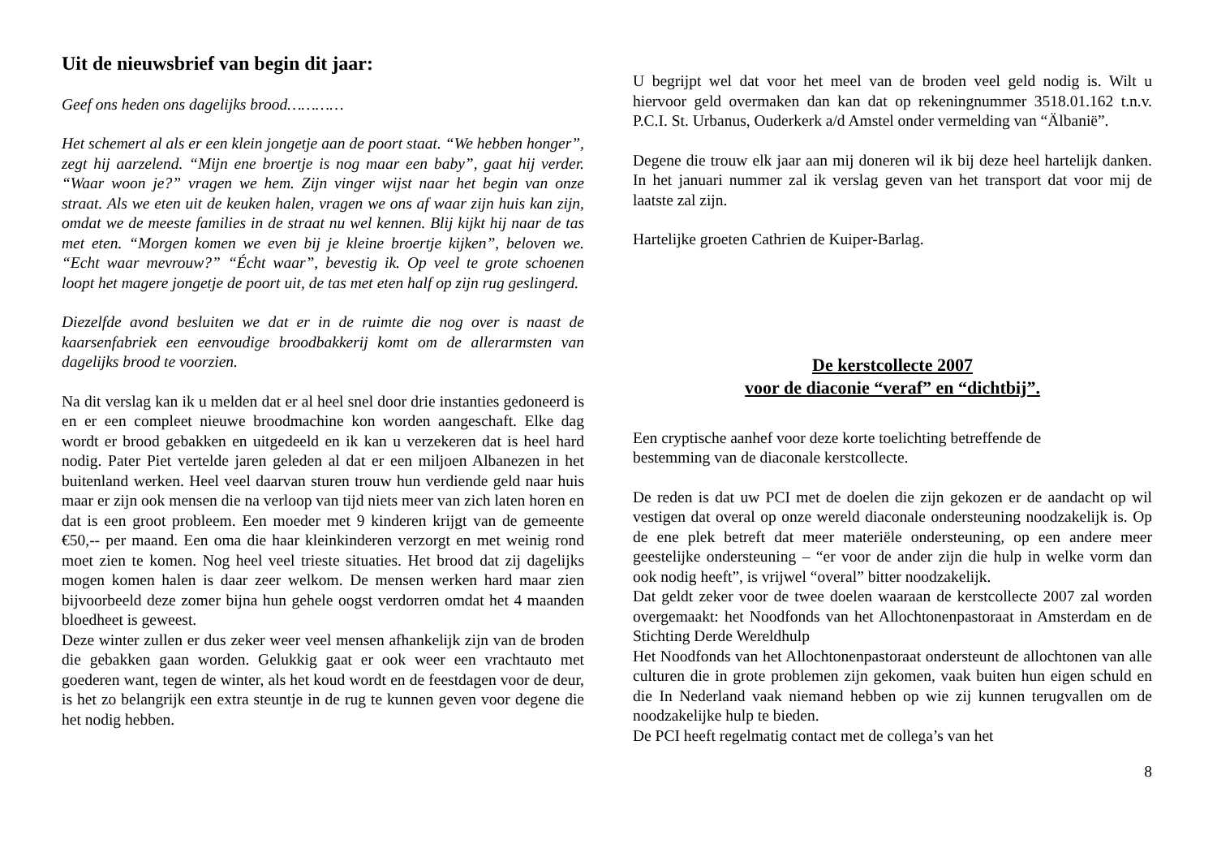Uit de nieuwsbrief van begin dit jaar:
Geef ons heden ons dagelijks brood…………
Het schemert al als er een klein jongetje aan de poort staat. “We hebben honger”, zegt hij aarzelend. “Mijn ene broertje is nog maar een baby”, gaat hij verder. “Waar woon je?” vragen we hem. Zijn vinger wijst naar het begin van onze straat. Als we eten uit de keuken halen, vragen we ons af waar zijn huis kan zijn, omdat we de meeste families in de straat nu wel kennen. Blij kijkt hij naar de tas met eten. “Morgen komen we even bij je kleine broertje kijken”, beloven we. “Echt waar mevrouw?” “Écht waar”, bevestig ik. Op veel te grote schoenen loopt het magere jongetje de poort uit, de tas met eten half op zijn rug geslingerd.
Diezelfde avond besluiten we dat er in de ruimte die nog over is naast de kaarsenfabriek een eenvoudige broodbakkerij komt om de allerarmsten van dagelijks brood te voorzien.
Na dit verslag kan ik u melden dat er al heel snel door drie instanties gedoneerd is en er een compleet nieuwe broodmachine kon worden aangeschaft. Elke dag wordt er brood gebakken en uitgedeeld en ik kan u verzekeren dat is heel hard nodig. Pater Piet vertelde jaren geleden al dat er een miljoen Albanezen in het buitenland werken. Heel veel daarvan sturen trouw hun verdiende geld naar huis maar er zijn ook mensen die na verloop van tijd niets meer van zich laten horen en dat is een groot probleem. Een moeder met 9 kinderen krijgt van de gemeente €50,-- per maand. Een oma die haar kleinkinderen verzorgt en met weinig rond moet zien te komen. Nog heel veel trieste situaties. Het brood dat zij dagelijks mogen komen halen is daar zeer welkom. De mensen werken hard maar zien bijvoorbeeld deze zomer bijna hun gehele oogst verdorren omdat het 4 maanden bloedheet is geweest.
Deze winter zullen er dus zeker weer veel mensen afhankelijk zijn van de broden die gebakken gaan worden. Gelukkig gaat er ook weer een vrachtauto met goederen want, tegen de winter, als het koud wordt en de feestdagen voor de deur, is het zo belangrijk een extra steuntje in de rug te kunnen geven voor degene die het nodig hebben.
U begrijpt wel dat voor het meel van de broden veel geld nodig is. Wilt u hiervoor geld overmaken dan kan dat op rekeningnummer 3518.01.162 t.n.v. P.C.I. St. Urbanus, Ouderkerk a/d Amstel onder vermelding van “Älbanië”.
Degene die trouw elk jaar aan mij doneren wil ik bij deze heel hartelijk danken. In het januari nummer zal ik verslag geven van het transport dat voor mij de laatste zal zijn.
Hartelijke groeten Cathrien de Kuiper-Barlag.
De kerstcollecte 2007
voor de diaconie “veraf” en “dichtbij”.
Een cryptische aanhef voor deze korte toelichting betreffende de
bestemming van de diaconale kerstcollecte.
De reden is dat uw PCI met de doelen die zijn gekozen er de aandacht op wil vestigen dat overal op onze wereld diaconale ondersteuning noodzakelijk is. Op de ene plek betreft dat meer materiële ondersteuning, op een andere meer geestelijke ondersteuning – “er voor de ander zijn die hulp in welke vorm dan ook nodig heeft”, is vrijwel “overal” bitter noodzakelijk.
Dat geldt zeker voor de twee doelen waaraan de kerstcollecte 2007 zal worden overgemaakt: het Noodfonds van het Allochtonenpastoraat in Amsterdam en de Stichting Derde Wereldhulp
Het Noodfonds van het Allochtonenpastoraat ondersteunt de allochtonen van alle culturen die in grote problemen zijn gekomen, vaak buiten hun eigen schuld en die In Nederland vaak niemand hebben op wie zij kunnen terugvallen om de noodzakelijke hulp te bieden.
De PCI heeft regelmatig contact met de collega’s van het
8